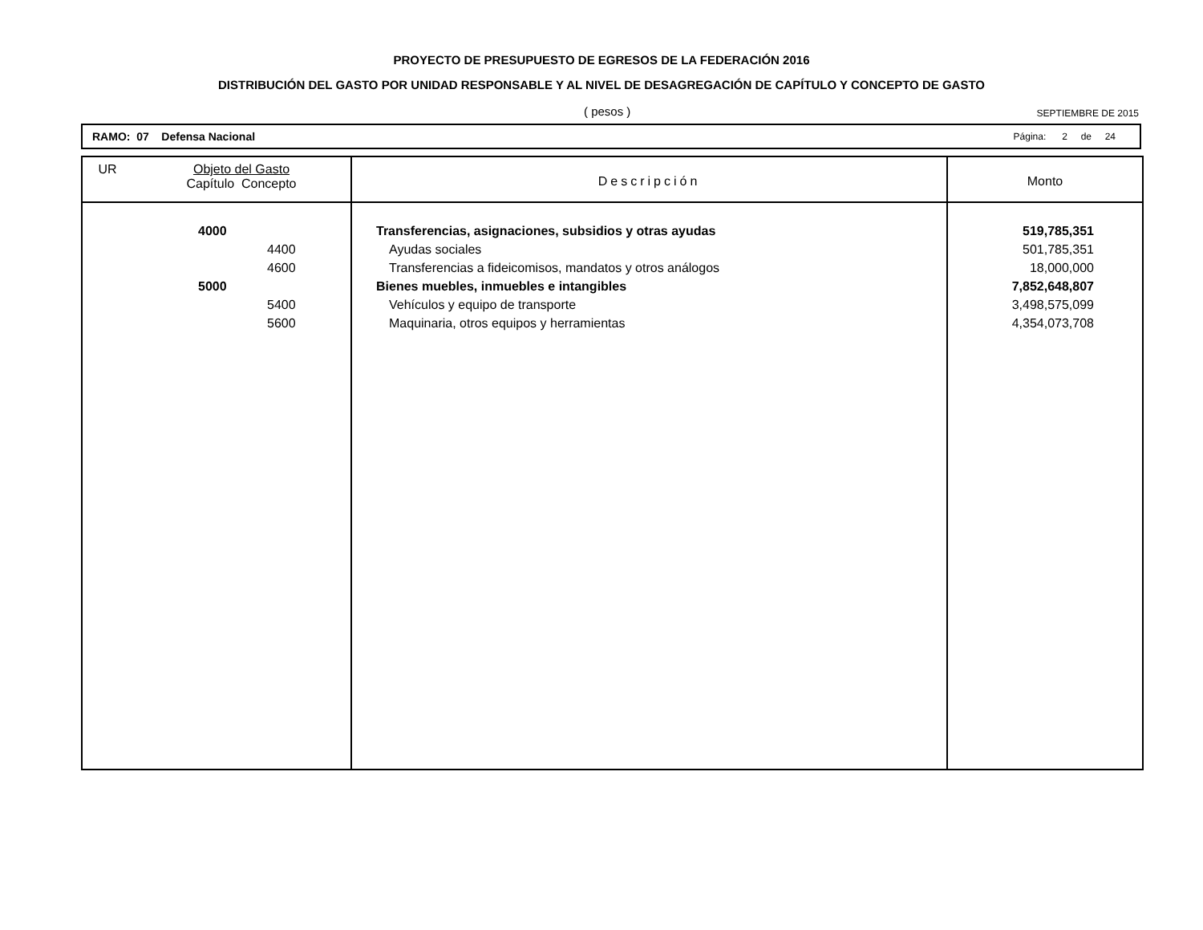PROYECTO DE PRESUPUESTO DE EGRESOS DE LA FEDERACIÓN 2016
DISTRIBUCIÓN DEL GASTO POR UNIDAD RESPONSABLE Y AL NIVEL DE DESAGREGACIÓN DE CAPÍTULO Y CONCEPTO DE GASTO
( pesos ) SEPTIEMBRE DE 2015
RAMO: 07 Defensa Nacional Página: 2 de 24
| UR | Objeto del Gasto Capítulo Concepto | Descripción | Monto |
| --- | --- | --- | --- |
| | 4000 | Transferencias, asignaciones, subsidios y otras ayudas | 519,785,351 |
| | 4400 | Ayudas sociales | 501,785,351 |
| | 4600 | Transferencias a fideicomisos, mandatos y otros análogos | 18,000,000 |
| | 5000 | Bienes muebles, inmuebles e intangibles | 7,852,648,807 |
| | 5400 | Vehículos y equipo de transporte | 3,498,575,099 |
| | 5600 | Maquinaria, otros equipos y herramientas | 4,354,073,708 |